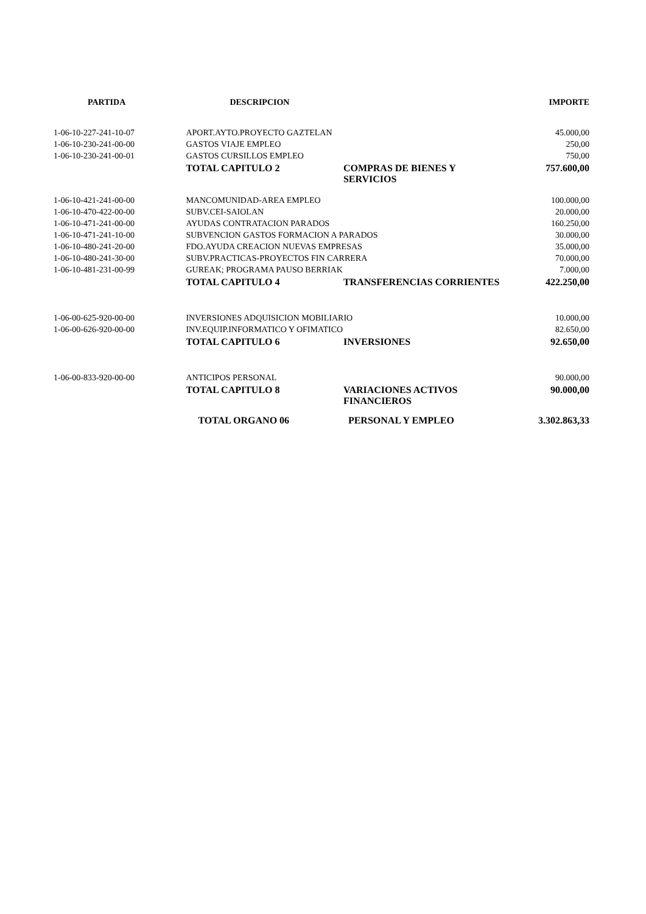| PARTIDA | DESCRIPCION | | IMPORTE |
| --- | --- | --- | --- |
| 1-06-10-227-241-10-07 | APORT.AYTO.PROYECTO GAZTELAN | | 45.000,00 |
| 1-06-10-230-241-00-00 | GASTOS VIAJE EMPLEO | | 250,00 |
| 1-06-10-230-241-00-01 | GASTOS CURSILLOS EMPLEO | | 750,00 |
| | TOTAL CAPITULO 2 | COMPRAS DE BIENES Y SERVICIOS | 757.600,00 |
| 1-06-10-421-241-00-00 | MANCOMUNIDAD-AREA EMPLEO | | 100.000,00 |
| 1-06-10-470-422-00-00 | SUBV.CEI-SAIOLAN | | 20.000,00 |
| 1-06-10-471-241-00-00 | AYUDAS CONTRATACION PARADOS | | 160.250,00 |
| 1-06-10-471-241-10-00 | SUBVENCION GASTOS FORMACION A PARADOS | | 30.000,00 |
| 1-06-10-480-241-20-00 | FDO.AYUDA CREACION NUEVAS EMPRESAS | | 35.000,00 |
| 1-06-10-480-241-30-00 | SUBV.PRACTICAS-PROYECTOS FIN CARRERA | | 70.000,00 |
| 1-06-10-481-231-00-99 | GUREAK; PROGRAMA PAUSO BERRIAK | | 7.000,00 |
| | TOTAL CAPITULO 4 | TRANSFERENCIAS CORRIENTES | 422.250,00 |
| 1-06-00-625-920-00-00 | INVERSIONES ADQUISICION MOBILIARIO | | 10.000,00 |
| 1-06-00-626-920-00-00 | INV.EQUIP.INFORMATICO Y OFIMATICO | | 82.650,00 |
| | TOTAL CAPITULO 6 | INVERSIONES | 92.650,00 |
| 1-06-00-833-920-00-00 | ANTICIPOS PERSONAL | | 90.000,00 |
| | TOTAL CAPITULO 8 | VARIACIONES ACTIVOS FINANCIEROS | 90.000,00 |
| | TOTAL ORGANO 06 | PERSONAL Y EMPLEO | 3.302.863,33 |